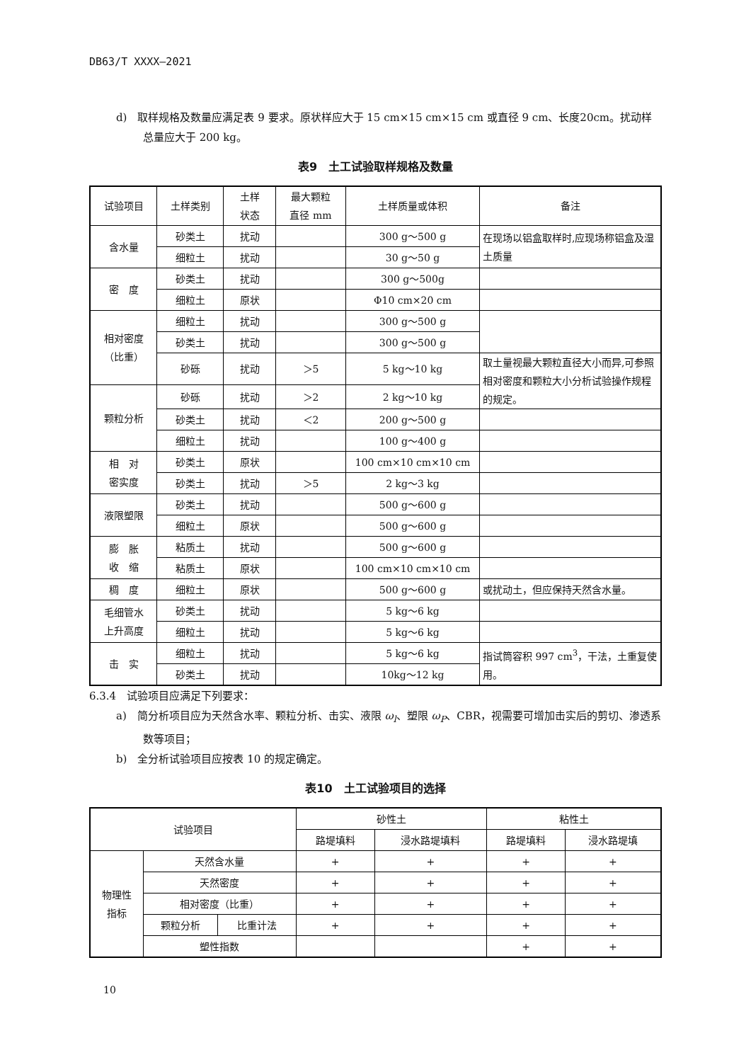DB63/T XXXX—2021
d)　取样规格及数量应满足表 9 要求。原状样应大于 15 cm×15 cm×15 cm 或直径 9 cm、长度20cm。扰动样总量应大于 200 kg。
表9　土工试验取样规格及数量
| 试验项目 | 土样类别 | 土样 状态 | 最大颗粒 直径 mm | 土样质量或体积 | 备注 |
| --- | --- | --- | --- | --- | --- |
| 含水量 | 砂类土 | 扰动 | | 300 g～500 g | 在现场以铝盒取样时,应现场称铝盒及湿土质量 |
| | 细粒土 | 扰动 | | 30 g～50 g | |
| 密 度 | 砂类土 | 扰动 | | 300 g～500g | |
| | 细粒土 | 原状 | | Φ10 cm×20 cm | |
| 相对密度 （比重） | 细粒土 | 扰动 | | 300 g～500 g | |
| | 砂类土 | 扰动 | | 300 g～500 g | |
| | 砂砾 | 扰动 | ＞5 | 5 kg～10 kg | 取土量视最大颗粒直径大小而异,可参照相对密度和颗粒大小分析试验操作规程的规定。 |
| 颗粒分析 | 砂砾 | 扰动 | ＞2 | 2 kg～10 kg | |
| | 砂类土 | 扰动 | ＜2 | 200 g～500 g | |
| | 细粒土 | 扰动 | | 100 g～400 g | |
| 相 对 密实度 | 砂类土 | 原状 | | 100 cm×10 cm×10 cm | |
| | 砂类土 | 扰动 | ＞5 | 2 kg～3 kg | |
| 液限塑限 | 砂类土 | 扰动 | | 500 g～600 g | |
| | 细粒土 | 原状 | | 500 g～600 g | |
| 膨 胀 收 缩 | 粘质土 | 扰动 | | 500 g～600 g | |
| | 粘质土 | 原状 | | 100 cm×10 cm×10 cm | |
| 稠 度 | 细粒土 | 原状 | | 500 g～600 g | 或扰动土，但应保持天然含水量。 |
| 毛细管水 上升高度 | 砂类土 | 扰动 | | 5 kg～6 kg | |
| | 细粒土 | 扰动 | | 5 kg～6 kg | |
| 击 实 | 细粒土 | 扰动 | | 5 kg～6 kg | 指试筒容积 997 cm<sup>3</sup>，干法，土重复使用。 |
| | 砂类土 | 扰动 | | 10kg～12 kg | |
6.3.4　试验项目应满足下列要求：
a)　简分析项目应为天然含水率、颗粒分析、击实、液限 ω<sub>l</sub>、塑限 ω<sub>P</sub>、CBR，视需要可增加击实后的剪切、渗透系数等项目；
b)　全分析试验项目应按表 10 的规定确定。
表10　土工试验项目的选择
| 试验项目 | | | 砂性土 | | 粘性土 | |
| --- | --- | --- | --- | --- | --- | --- |
| | | | 路堤填料 | 浸水路堤填料 | 路堤填料 | 浸水路堤填 |
| 物理性 指标 | 天然含水量 | | + | + | + | + |
| | 天然密度 | | + | + | + | + |
| | 相对密度（比重） | | + | + | + | + |
| | 颗粒分析 | 比重计法 | + | + | + | + |
| | 塑性指数 | | | | + | + |
10